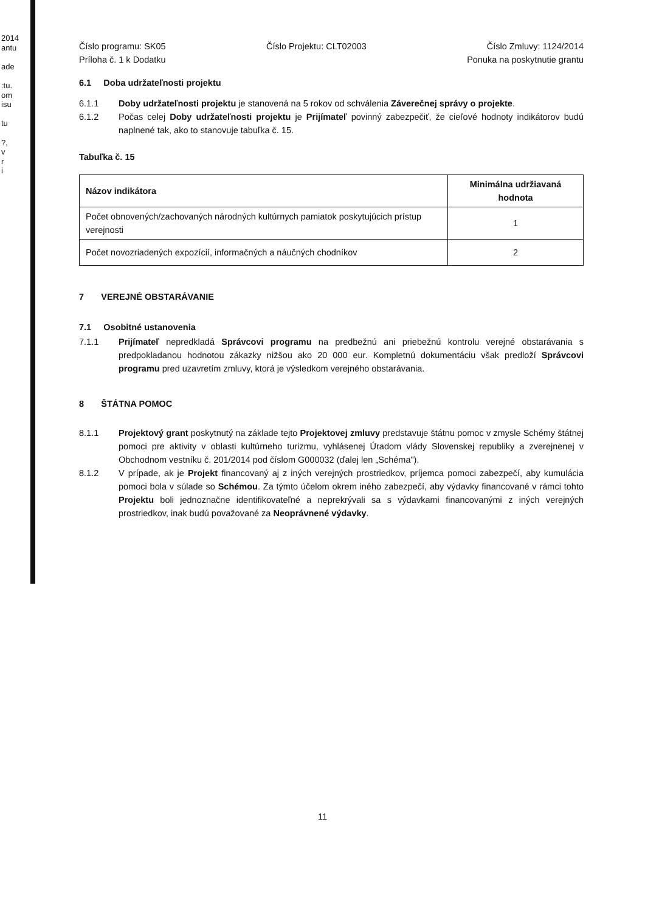2014
antu
ade
:tu.
om
isu
tu
?,
v
r
i
Číslo programu: SK05
Príloha č. 1 k Dodatku
Číslo Projektu: CLT02003 Číslo Zmluvy: 1124/2014
Ponuka na poskytnutie grantu
6.1 Doba udržateľnosti projektu
6.1.1 Doby udržateľnosti projektu je stanovená na 5 rokov od schválenia Záverečnej správy o projekte.
6.1.2 Počas celej Doby udržateľnosti projektu je Prijímateľ povinný zabezpečiť, že cieľové hodnoty indikátorov budú naplnené tak, ako to stanovuje tabuľka č. 15.
Tabuľka č. 15
| Názov indikátora | Minimálna udržiavaná hodnota |
| --- | --- |
| Počet obnovených/zachovaných národných kultúrnych pamiatok poskytujúcich prístup verejnosti | 1 |
| Počet novozriadených expozícií, informačných a náučných chodníkov | 2 |
7 VEREJNÉ OBSTARÁVANIE
7.1 Osobitné ustanovenia
7.1.1 Prijímateľ nepredkladá Správcovi programu na predbežnú ani priebežnú kontrolu verejné obstarávania s predpokladanou hodnotou zákazky nižšou ako 20 000 eur. Kompletnú dokumentáciu však predloží Správcovi programu pred uzavretím zmluvy, ktorá je výsledkom verejného obstarávania.
8 ŠTÁTNA POMOC
8.1.1 Projektový grant poskytnutý na základe tejto Projektovej zmluvy predstavuje štátnu pomoc v zmysle Schémy štátnej pomoci pre aktivity v oblasti kultúrneho turizmu, vyhlásenej Úradom vlády Slovenskej republiky a zverejnenej v Obchodnom vestníku č. 201/2014 pod číslom G000032 (ďalej len „Schéma").
8.1.2 V prípade, ak je Projekt financovaný aj z iných verejných prostriedkov, príjemca pomoci zabezpečí, aby kumulácia pomoci bola v súlade so Schémou. Za týmto účelom okrem iného zabezpečí, aby výdavky financované v rámci tohto Projektu boli jednoznačne identifikovateľné a neprekrývali sa s výdavkami financovanými z iných verejných prostriedkov, inak budú považované za Neoprávnené výdavky.
11